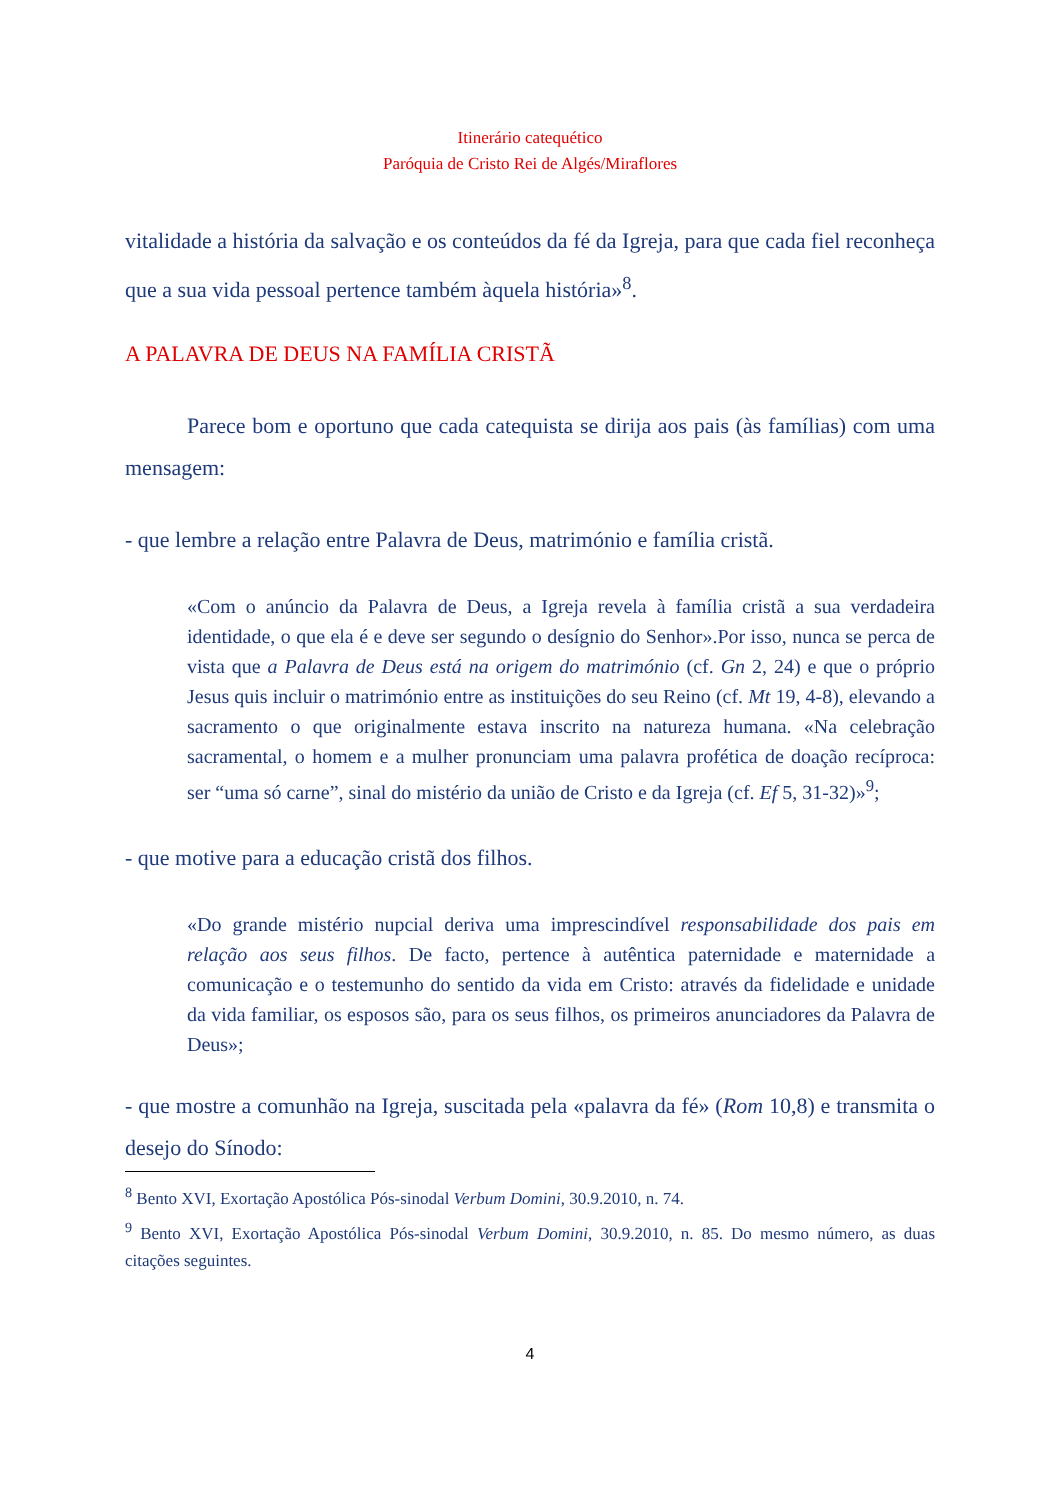Itinerário catequético
Paróquia de Cristo Rei de Algés/Miraflores
vitalidade a história da salvação e os conteúdos da fé da Igreja, para que cada fiel reconheça que a sua vida pessoal pertence também àquela história»<sup>8</sup>.
A PALAVRA DE DEUS NA FAMÍLIA CRISTÃ
Parece bom e oportuno que cada catequista se dirija aos pais (às famílias) com uma mensagem:
- que lembre a relação entre Palavra de Deus, matrimónio e família cristã.
«Com o anúncio da Palavra de Deus, a Igreja revela à família cristã a sua verdadeira identidade, o que ela é e deve ser segundo o desígnio do Senhor».Por isso, nunca se perca de vista que a Palavra de Deus está na origem do matrimónio (cf. Gn 2, 24) e que o próprio Jesus quis incluir o matrimónio entre as instituições do seu Reino (cf. Mt 19, 4-8), elevando a sacramento o que originalmente estava inscrito na natureza humana. «Na celebração sacramental, o homem e a mulher pronunciam uma palavra profética de doação recíproca: ser “uma só carne”, sinal do mistério da união de Cristo e da Igreja (cf. Ef 5, 31-32)»<sup>9</sup>;
- que motive para a educação cristã dos filhos.
«Do grande mistério nupcial deriva uma imprescindível responsabilidade dos pais em relação aos seus filhos. De facto, pertence à autêntica paternidade e maternidade a comunicação e o testemunho do sentido da vida em Cristo: através da fidelidade e unidade da vida familiar, os esposos são, para os seus filhos, os primeiros anunciadores da Palavra de Deus»;
- que mostre a comunhão na Igreja, suscitada pela «palavra da fé» (Rom 10,8) e transmita o desejo do Sínodo:
<sup>8</sup> Bento XVI, Exortação Apostólica Pós-sinodal Verbum Domini, 30.9.2010, n. 74.
<sup>9</sup> Bento XVI, Exortação Apostólica Pós-sinodal Verbum Domini, 30.9.2010, n. 85. Do mesmo número, as duas citações seguintes.
4